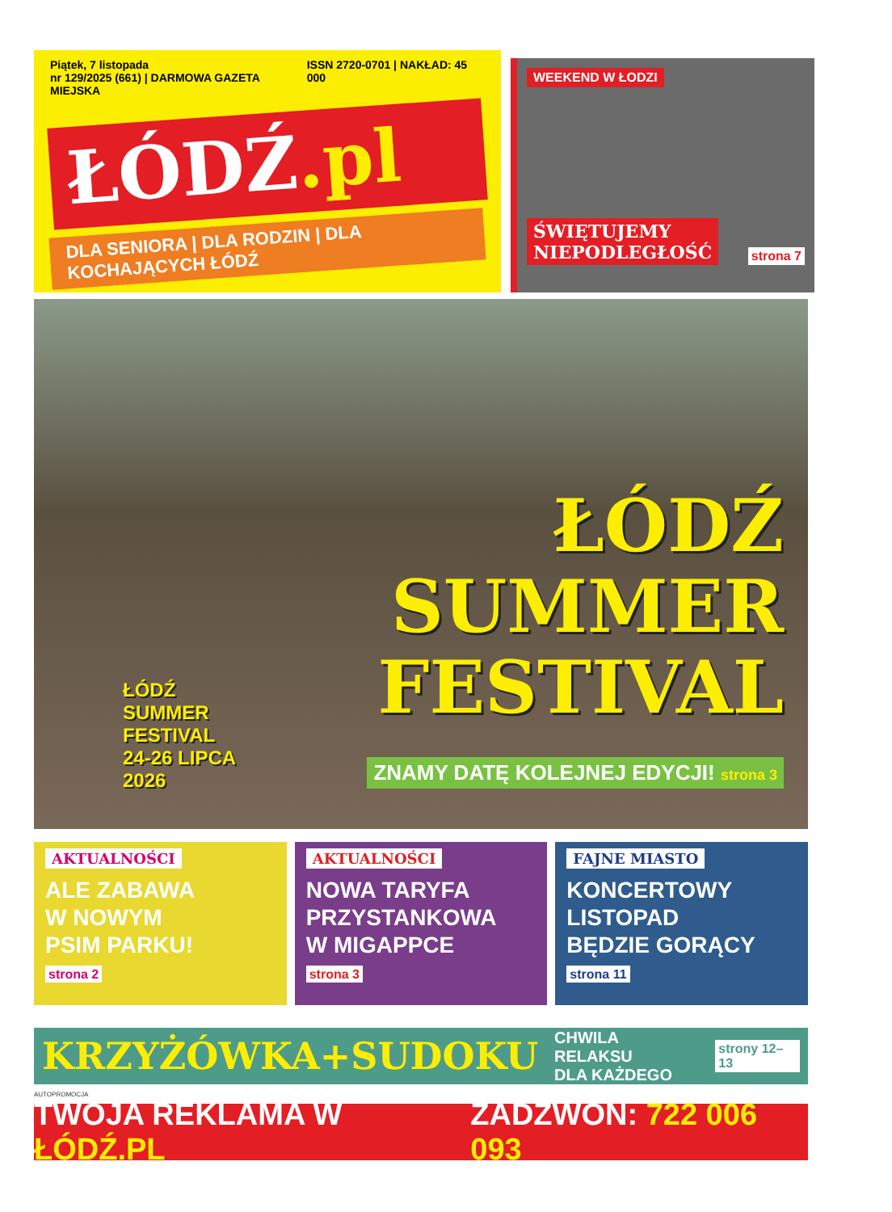Piątek, 7 listopada
nr 129/2025 (661) | DARMOWA GAZETA MIEJSKA
ISSN 2720-0701 | NAKŁAD: 45 000
ŁÓDŹ.pl
DLA SENIORA | DLA RODZIN | DLA KOCHAJĄCYCH ŁÓDŹ
WEEKEND W ŁODZI
ŚWIĘTUJEMY
NIEPODLEGŁOŚĆ strona 7
ŁÓDŹ
SUMMER
FESTIVAL
24-26 LIPCA
2026
ŁÓDŹ
SUMMER
FESTIVAL
ZNAMY DATĘ KOLEJNEJ EDYCJI! strona 3
AKTUALNOŚCI
ALE ZABAWA
W NOWYM
PSIM PARKU!
strona 2
AKTUALNOŚCI
NOWA TARYFA
PRZYSTANKOWA
W MIGAPPCE
strona 3
FAJNE MIASTO
KONCERTOWY
LISTOPAD
BĘDZIE GORĄCY
strona 11
KRZYŻÓWKA+SUDOKU CHWILA RELAKSU
DLA KAŻDEGO strony 12–13
AUTOPROMOCJA
TWOJA REKLAMA W ŁÓDŹ.PL ZADZWOŃ: 722 006 093